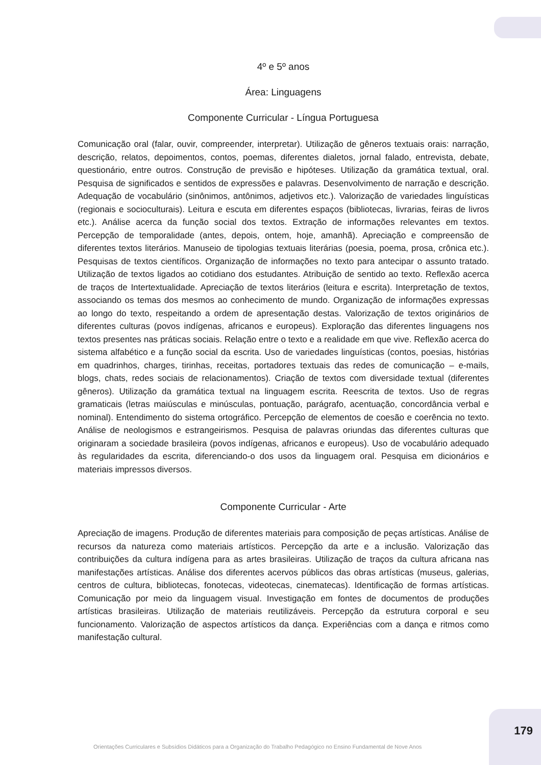4º e 5º anos
Área: Linguagens
Componente Curricular - Língua Portuguesa
Comunicação oral (falar, ouvir, compreender, interpretar). Utilização de gêneros textuais orais: narração, descrição, relatos, depoimentos, contos, poemas, diferentes dialetos, jornal falado, entrevista, debate, questionário, entre outros. Construção de previsão e hipóteses. Utilização da gramática textual, oral. Pesquisa de significados e sentidos de expressões e palavras. Desenvolvimento de narração e descrição. Adequação de vocabulário (sinônimos, antônimos, adjetivos etc.). Valorização de variedades linguísticas (regionais e socioculturais). Leitura e escuta em diferentes espaços (bibliotecas, livrarias, feiras de livros etc.). Análise acerca da função social dos textos. Extração de informações relevantes em textos. Percepção de temporalidade (antes, depois, ontem, hoje, amanhã). Apreciação e compreensão de diferentes textos literários. Manuseio de tipologias textuais literárias (poesia, poema, prosa, crônica etc.). Pesquisas de textos científicos. Organização de informações no texto para antecipar o assunto tratado. Utilização de textos ligados ao cotidiano dos estudantes. Atribuição de sentido ao texto. Reflexão acerca de traços de Intertextualidade. Apreciação de textos literários (leitura e escrita). Interpretação de textos, associando os temas dos mesmos ao conhecimento de mundo. Organização de informações expressas ao longo do texto, respeitando a ordem de apresentação destas. Valorização de textos originários de diferentes culturas (povos indígenas, africanos e europeus). Exploração das diferentes linguagens nos textos presentes nas práticas sociais. Relação entre o texto e a realidade em que vive. Reflexão acerca do sistema alfabético e a função social da escrita. Uso de variedades linguísticas (contos, poesias, histórias em quadrinhos, charges, tirinhas, receitas, portadores textuais das redes de comunicação – e-mails, blogs, chats, redes sociais de relacionamentos). Criação de textos com diversidade textual (diferentes gêneros). Utilização da gramática textual na linguagem escrita. Reescrita de textos. Uso de regras gramaticais (letras maiúsculas e minúsculas, pontuação, parágrafo, acentuação, concordância verbal e nominal). Entendimento do sistema ortográfico. Percepção de elementos de coesão e coerência no texto. Análise de neologismos e estrangeirismos. Pesquisa de palavras oriundas das diferentes culturas que originaram a sociedade brasileira (povos indígenas, africanos e europeus). Uso de vocabulário adequado às regularidades da escrita, diferenciando-o dos usos da linguagem oral. Pesquisa em dicionários e materiais impressos diversos.
Componente Curricular - Arte
Apreciação de imagens. Produção de diferentes materiais para composição de peças artísticas. Análise de recursos da natureza como materiais artísticos. Percepção da arte e a inclusão. Valorização das contribuições da cultura indígena para as artes brasileiras. Utilização de traços da cultura africana nas manifestações artísticas. Análise dos diferentes acervos públicos das obras artísticas (museus, galerias, centros de cultura, bibliotecas, fonotecas, videotecas, cinematecas). Identificação de formas artísticas. Comunicação por meio da linguagem visual. Investigação em fontes de documentos de produções artísticas brasileiras. Utilização de materiais reutilizáveis. Percepção da estrutura corporal e seu funcionamento. Valorização de aspectos artísticos da dança. Experiências com a dança e ritmos como manifestação cultural.
179
Orientações Curriculares e Subsídios Didáticos para a Organização do Trabalho Pedagógico no Ensino Fundamental de Nove Anos